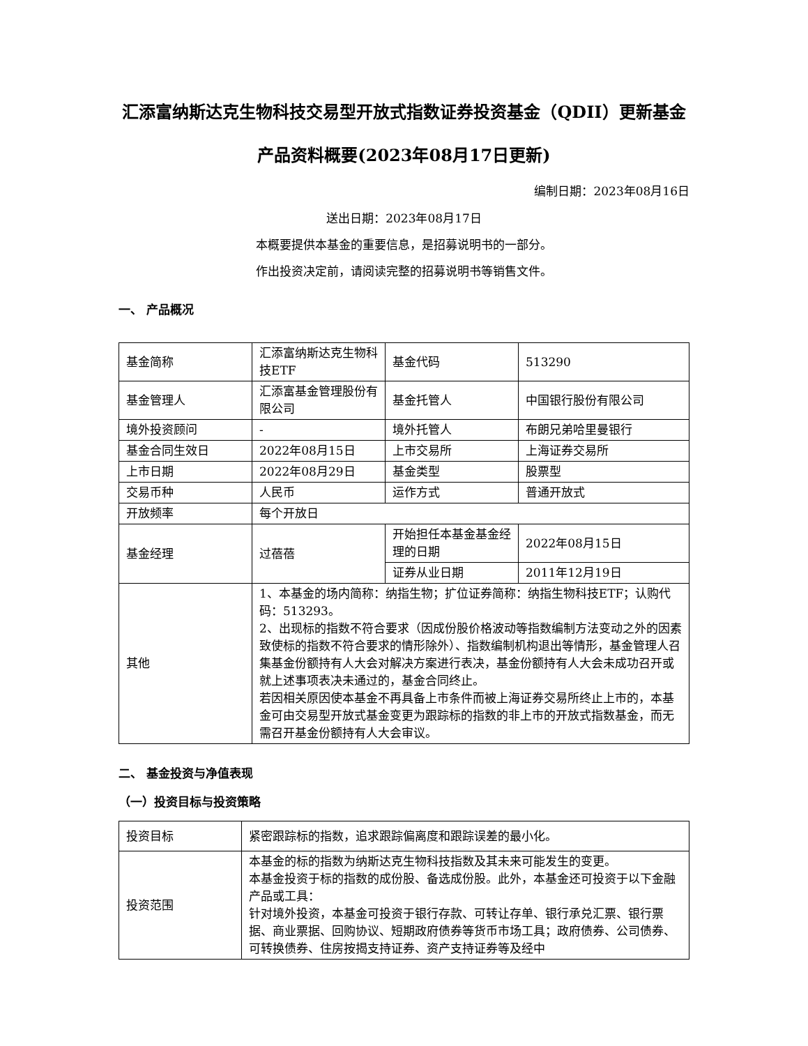汇添富纳斯达克生物科技交易型开放式指数证券投资基金（QDII）更新基金产品资料概要(2023年08月17日更新)
编制日期：2023年08月16日
送出日期：2023年08月17日
本概要提供本基金的重要信息，是招募说明书的一部分。
作出投资决定前，请阅读完整的招募说明书等销售文件。
一、 产品概况
| 基金简称 | 汇添富纳斯达克生物科技ETF | 基金代码 | 513290 |
| 基金管理人 | 汇添富基金管理股份有限公司 | 基金托管人 | 中国银行股份有限公司 |
| 境外投资顾问 | - | 境外托管人 | 布朗兄弟哈里曼银行 |
| 基金合同生效日 | 2022年08月15日 | 上市交易所 | 上海证券交易所 |
| 上市日期 | 2022年08月29日 | 基金类型 | 股票型 |
| 交易币种 | 人民币 | 运作方式 | 普通开放式 |
| 开放频率 | 每个开放日 | | |
| 基金经理 | 过蓓蓓 | 开始担任本基金基金经理的日期 | 2022年08月15日 |
| | | 证券从业日期 | 2011年12月19日 |
| 其他 | 1、本基金的场内简称：纳指生物；扩位证券简称：纳指生物科技ETF；认购代码：513293。 2、出现标的指数不符合要求（因成份股价格波动等指数编制方法变动之外的因素致使标的指数不符合要求的情形除外）、指数编制机构退出等情形，基金管理人召集基金份额持有人大会对解决方案进行表决，基金份额持有人大会未成功召开或就上述事项表决未通过的，基金合同终止。 若因相关原因使本基金不再具备上市条件而被上海证券交易所终止上市的，本基金可由交易型开放式基金变更为跟踪标的指数的非上市的开放式指数基金，而无需召开基金份额持有人大会审议。 | | |
二、 基金投资与净值表现
（一）投资目标与投资策略
| 投资目标 | 紧密跟踪标的指数，追求跟踪偏离度和跟踪误差的最小化。 |
| 投资范围 | 本基金的标的指数为纳斯达克生物科技指数及其未来可能发生的变更。 本基金投资于标的指数的成份股、备选成份股。此外，本基金还可投资于以下金融产品或工具： 针对境外投资，本基金可投资于银行存款、可转让存单、银行承兑汇票、银行票据、商业票据、回购协议、短期政府债券等货币市场工具；政府债券、公司债券、可转换债券、住房按揭支持证券、资产支持证券等及经中 |